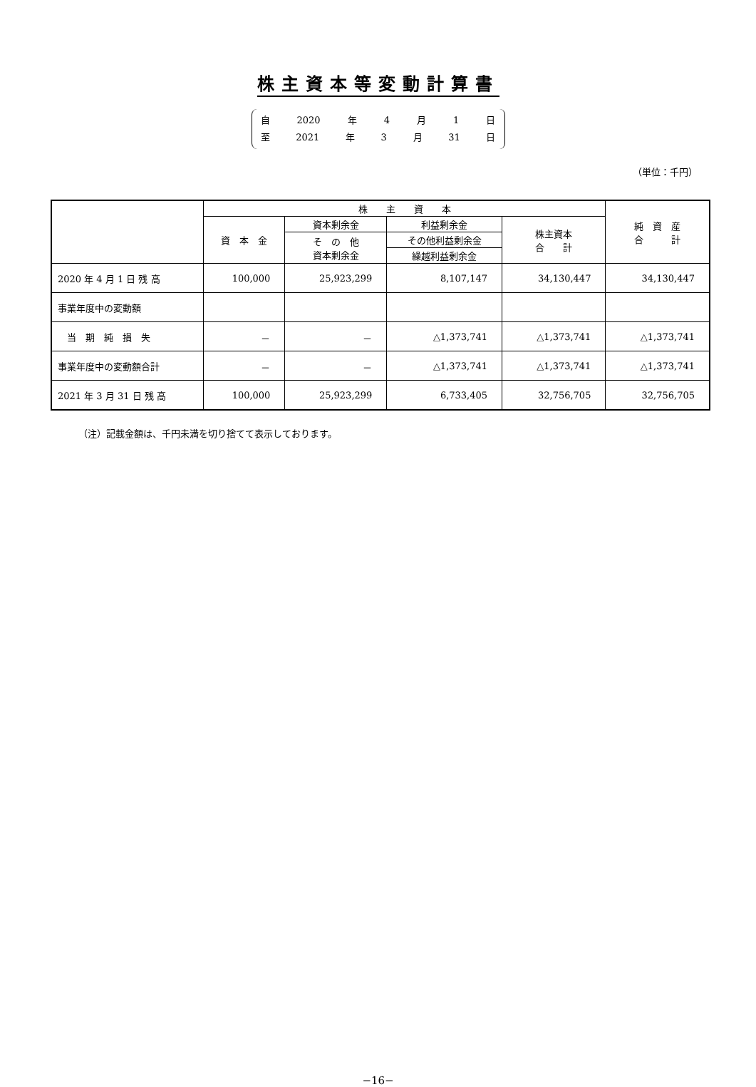株主資本等変動計算書
自 2020 年 4 月 1 日
至 2021 年 3 月 31 日
（単位：千円）
| | 株 主 資 本 | | | | 純 資 産 合 計 |
| --- | --- | --- | --- | --- | --- |
| | 資 本 金 | 資本剰余金 | 利益剰余金 | 株主資本 合 計 | |
| | | そ の 他 資本剰余金 | その他利益剰余金 | | |
| | | | 繰越利益剰余金 | | |
| 2020 年 4 月 1 日 残 高 | 100,000 | 25,923,299 | 8,107,147 | 34,130,447 | 34,130,447 |
| 事業年度中の変動額 | | | | | |
| 当 期 純 損 失 | － | － | △1,373,741 | △1,373,741 | △1,373,741 |
| 事業年度中の変動額合計 | － | － | △1,373,741 | △1,373,741 | △1,373,741 |
| 2021 年 3 月 31 日 残 高 | 100,000 | 25,923,299 | 6,733,405 | 32,756,705 | 32,756,705 |
（注）記載金額は、千円未満を切り捨てて表示しております。
−16−